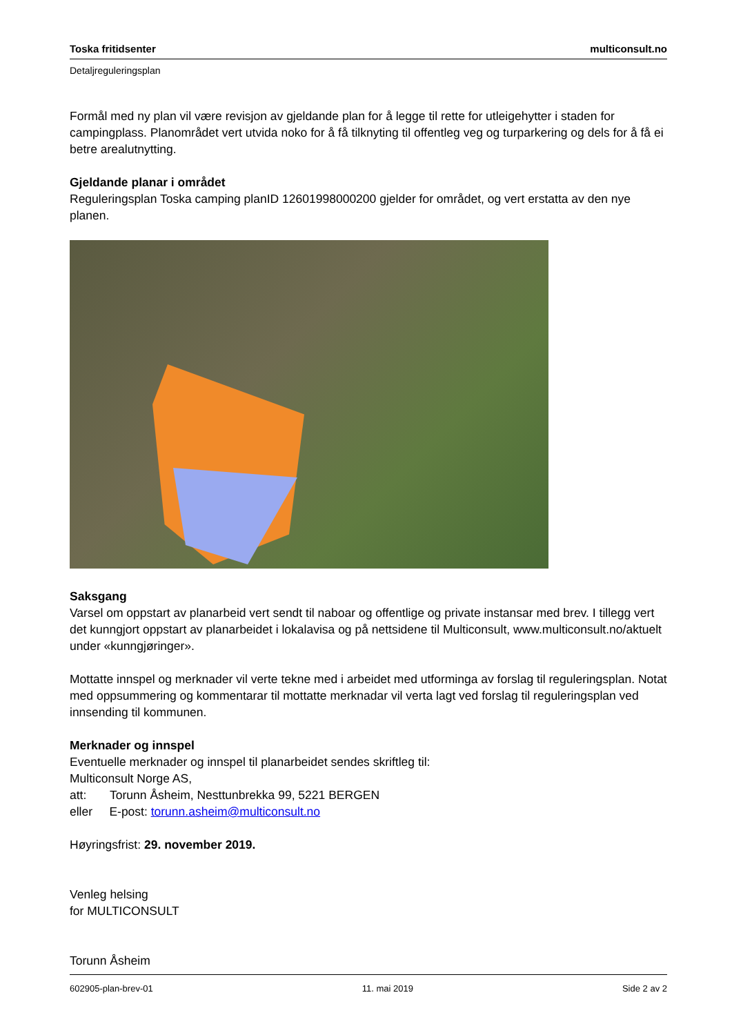Toska fritidsenter multiconsult.no
Detaljreguleringsplan
Formål med ny plan vil være revisjon av gjeldande plan for å legge til rette for utleigehytter i staden for campingplass. Planområdet vert utvida noko for å få tilknyting til offentleg veg og turparkering og dels for å få ei betre arealutnytting.
Gjeldande planar i området
Reguleringsplan Toska camping planID 12601998000200 gjelder for området, og vert erstatta av den nye planen.
Saksgang
Varsel om oppstart av planarbeid vert sendt til naboar og offentlige og private instansar med brev. I tillegg vert det kunngjort oppstart av planarbeidet i lokalavisa og på nettsidene til Multiconsult, www.multiconsult.no/aktuelt under «kunngjøringer».
Mottatte innspel og merknader vil verte tekne med i arbeidet med utforminga av forslag til reguleringsplan. Notat med oppsummering og kommentarar til mottatte merknadar vil verta lagt ved forslag til reguleringsplan ved innsending til kommunen.
Merknader og innspel
Eventuelle merknader og innspel til planarbeidet sendes skriftleg til:
Multiconsult Norge AS,
att: Torunn Åsheim, Nesttunbrekka 99, 5221 BERGEN
eller E-post: torunn.asheim@multiconsult.no
Høyringsfrist: 29. november 2019.
Venleg helsing
for MULTICONSULT
Torunn Åsheim
602905-plan-brev-01 11. mai 2019 Side 2 av 2